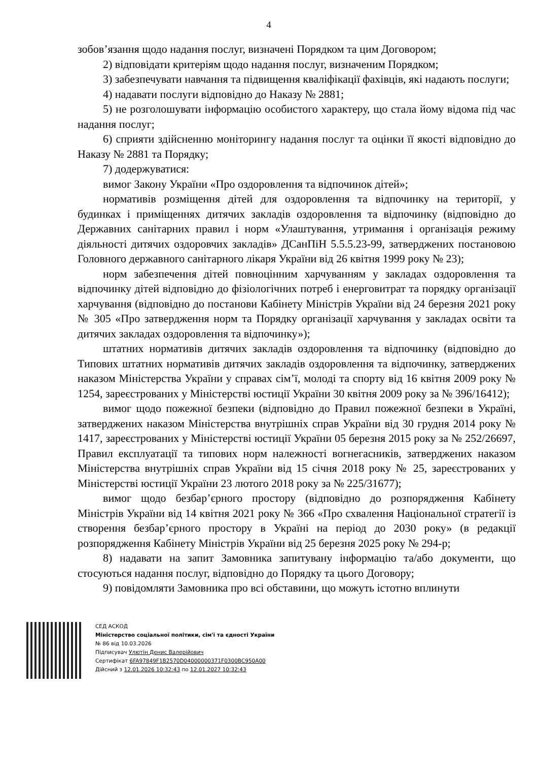4
зобов’язання щодо надання послуг, визначені Порядком та цим Договором;
2) відповідати критеріям щодо надання послуг, визначеним Порядком;
3) забезпечувати навчання та підвищення кваліфікації фахівців, які надають послуги;
4) надавати послуги відповідно до Наказу № 2881;
5) не розголошувати інформацію особистого характеру, що стала йому відома під час надання послуг;
6) сприяти здійсненню моніторингу надання послуг та оцінки її якості відповідно до Наказу № 2881 та Порядку;
7) додержуватися:
вимог Закону України «Про оздоровлення та відпочинок дітей»;
нормативів розміщення дітей для оздоровлення та відпочинку на території, у будинках і приміщеннях дитячих закладів оздоровлення та відпочинку (відповідно до Державних санітарних правил і норм «Улаштування, утримання і організація режиму діяльності дитячих оздоровчих закладів» ДСанПіН 5.5.5.23-99, затверджених постановою Головного державного санітарного лікаря України від 26 квітня 1999 року № 23);
норм забезпечення дітей повноцінним харчуванням у закладах оздоровлення та відпочинку дітей відповідно до фізіологічних потреб і енерговитрат та порядку організації харчування (відповідно до постанови Кабінету Міністрів України від 24 березня 2021 року № 305 «Про затвердження норм та Порядку організації харчування у закладах освіти та дитячих закладах оздоровлення та відпочинку»);
штатних нормативів дитячих закладів оздоровлення та відпочинку (відповідно до Типових штатних нормативів дитячих закладів оздоровлення та відпочинку, затверджених наказом Міністерства України у справах сім’ї, молоді та спорту від 16 квітня 2009 року № 1254, зареєстрованих у Міністерстві юстиції України 30 квітня 2009 року за № 396/16412);
вимог щодо пожежної безпеки (відповідно до Правил пожежної безпеки в Україні, затверджених наказом Міністерства внутрішніх справ України від 30 грудня 2014 року № 1417, зареєстрованих у Міністерстві юстиції України 05 березня 2015 року за № 252/26697, Правил експлуатації та типових норм належності вогнегасників, затверджених наказом Міністерства внутрішніх справ України від 15 січня 2018 року № 25, зареєстрованих у Міністерстві юстиції України 23 лютого 2018 року за № 225/31677);
вимог щодо безбар’єрного простору (відповідно до розпорядження Кабінету Міністрів України від 14 квітня 2021 року № 366 «Про схвалення Національної стратегії із створення безбар’єрного простору в Україні на період до 2030 року» (в редакції розпорядження Кабінету Міністрів України від 25 березня 2025 року № 294-р;
8) надавати на запит Замовника запитувану інформацію та/або документи, що стосуються надання послуг, відповідно до Порядку та цього Договору;
9) повідомляти Замовника про всі обставини, що можуть істотно вплинути
СЕД АСКОД
Міністерство соціальної політики, сім'ї та єдності України
№ 86 від 10.03.2026
Підписувач Улютін Денис Валерійович
Сертифікат 6FA97849F1B2570D04000000371F0300BC950A00
Дійсний з 12.01.2026 10:32:43 по 12.01.2027 10:32:43